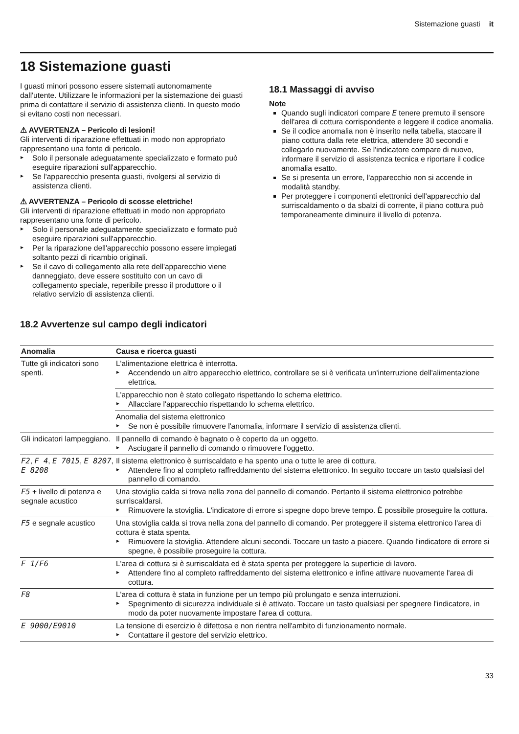Sistemazione guasti it
18 Sistemazione guasti
I guasti minori possono essere sistemati autonomamente dall'utente. Utilizzare le informazioni per la sistemazione dei guasti prima di contattare il servizio di assistenza clienti. In questo modo si evitano costi non necessari.
⚠ AVVERTENZA – Pericolo di lesioni!
Gli interventi di riparazione effettuati in modo non appropriato rappresentano una fonte di pericolo.
Solo il personale adeguatamente specializzato e formato può eseguire riparazioni sull'apparecchio.
Se l'apparecchio presenta guasti, rivolgersi al servizio di assistenza clienti.
⚠ AVVERTENZA – Pericolo di scosse elettriche!
Gli interventi di riparazione effettuati in modo non appropriato rappresentano una fonte di pericolo.
Solo il personale adeguatamente specializzato e formato può eseguire riparazioni sull'apparecchio.
Per la riparazione dell'apparecchio possono essere impiegati soltanto pezzi di ricambio originali.
Se il cavo di collegamento alla rete dell'apparecchio viene danneggiato, deve essere sostituito con un cavo di collegamento speciale, reperibile presso il produttore o il relativo servizio di assistenza clienti.
18.1 Massaggi di avviso
Note
Quando sugli indicatori compare E tenere premuto il sensore dell'area di cottura corrispondente e leggere il codice anomalia.
Se il codice anomalia non è inserito nella tabella, staccare il piano cottura dalla rete elettrica, attendere 30 secondi e collegarlo nuovamente. Se l'indicatore compare di nuovo, informare il servizio di assistenza tecnica e riportare il codice anomalia esatto.
Se si presenta un errore, l'apparecchio non si accende in modalità standby.
Per proteggere i componenti elettronici dell'apparecchio dal surriscaldamento o da sbalzi di corrente, il piano cottura può temporaneamente diminuire il livello di potenza.
18.2 Avvertenze sul campo degli indicatori
| Anomalia | Causa e ricerca guasti |
| --- | --- |
| Tutte gli indicatori sono spenti. | L'alimentazione elettrica è interrotta. Accendendo un altro apparecchio elettrico, controllare se si è verificata un'interruzione dell'alimentazione elettrica. |
| | L'apparecchio non è stato collegato rispettando lo schema elettrico. Allacciare l'apparecchio rispettando lo schema elettrico. |
| | Anomalia del sistema elettronico Se non è possibile rimuovere l'anomalia, informare il servizio di assistenza clienti. |
| Gli indicatori lampeggiano. | Il pannello di comando è bagnato o è coperto da un oggetto. Asciugare il pannello di comando o rimuovere l'oggetto. |
| F2 , F 4 , E 7015 , E 8207 , E 8208 | Il sistema elettronico è surriscaldato e ha spento una o tutte le aree di cottura. Attendere fino al completo raffreddamento del sistema elettronico. In seguito toccare un tasto qualsiasi del pannello di comando. |
| F5 + livello di potenza e segnale acustico | Una stoviglia calda si trova nella zona del pannello di comando. Pertanto il sistema elettronico potrebbe surriscaldarsi. Rimuovere la stoviglia. L'indicatore di errore si spegne dopo breve tempo. È possibile proseguire la cottura. |
| F5 e segnale acustico | Una stoviglia calda si trova nella zona del pannello di comando. Per proteggere il sistema elettronico l'area di cottura è stata spenta. Rimuovere la stoviglia. Attendere alcuni secondi. Toccare un tasto a piacere. Quando l'indicatore di errore si spegne, è possibile proseguire la cottura. |
| F 1/F6 | L'area di cottura si è surriscaldata ed è stata spenta per proteggere la superficie di lavoro. Attendere fino al completo raffreddamento del sistema elettronico e infine attivare nuovamente l'area di cottura. |
| F8 | L'area di cottura è stata in funzione per un tempo più prolungato e senza interruzioni. Spegnimento di sicurezza individuale si è attivato. Toccare un tasto qualsiasi per spegnere l'indicatore, in modo da poter nuovamente impostare l'area di cottura. |
| E 9000/E9010 | La tensione di esercizio è difettosa e non rientra nell'ambito di funzionamento normale. Contattare il gestore del servizio elettrico. |
33